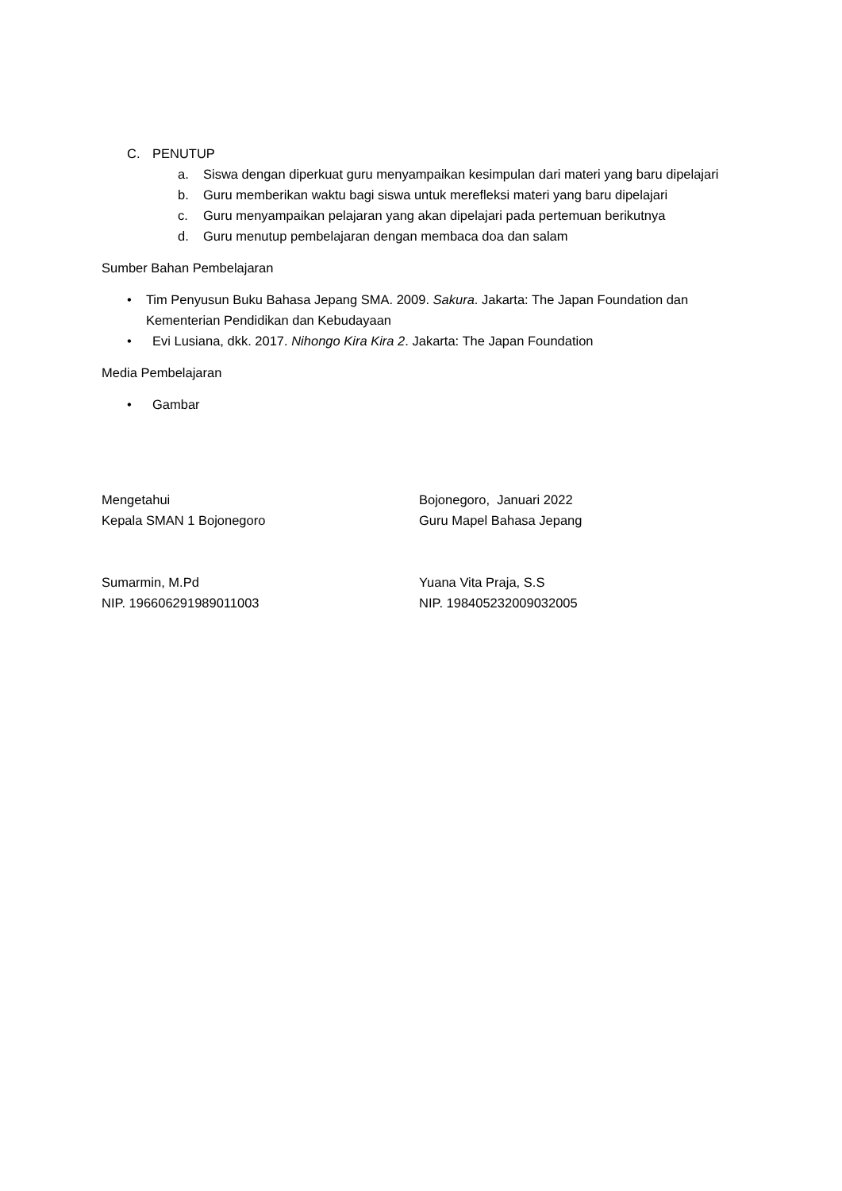C. PENUTUP
a. Siswa dengan diperkuat guru menyampaikan kesimpulan dari materi yang baru dipelajari
b. Guru memberikan waktu bagi siswa untuk merefleksi materi yang baru dipelajari
c. Guru menyampaikan pelajaran yang akan dipelajari pada pertemuan berikutnya
d. Guru menutup pembelajaran dengan membaca doa dan salam
Sumber Bahan Pembelajaran
• Tim Penyusun Buku Bahasa Jepang SMA. 2009. Sakura. Jakarta: The Japan Foundation dan Kementerian Pendidikan dan Kebudayaan
• Evi Lusiana, dkk. 2017. Nihongo Kira Kira 2. Jakarta: The Japan Foundation
Media Pembelajaran
• Gambar
Mengetahui
Kepala SMAN 1 Bojonegoro
Bojonegoro, Januari 2022
Guru Mapel Bahasa Jepang
Sumarmin, M.Pd
NIP. 196606291989011003
Yuana Vita Praja, S.S
NIP. 198405232009032005